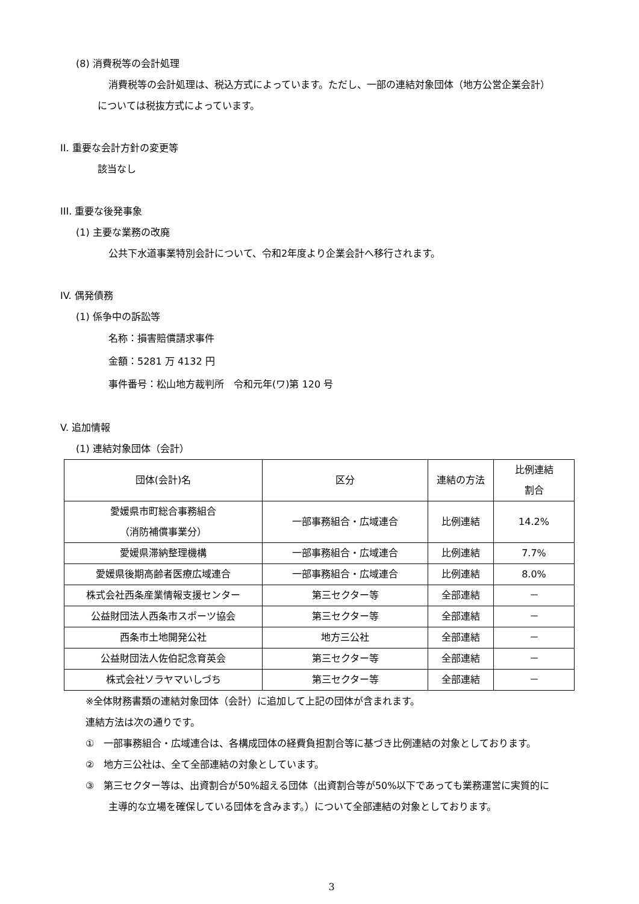(8) 消費税等の会計処理
消費税等の会計処理は、税込方式によっています。ただし、一部の連結対象団体（地方公営企業会計）
については税抜方式によっています。
II. 重要な会計方針の変更等
該当なし
III. 重要な後発事象
(1) 主要な業務の改廃
公共下水道事業特別会計について、令和2年度より企業会計へ移行されます。
IV. 偶発債務
(1) 係争中の訴訟等
名称：損害賠償請求事件
金額：5281 万 4132 円
事件番号：松山地方裁判所　令和元年(ワ)第 120 号
V. 追加情報
(1) 連結対象団体（会計）
| 団体(会計)名 | 区分 | 連結の方法 | 比例連結 割合 |
| --- | --- | --- | --- |
| 愛媛県市町総合事務組合 （消防補償事業分） | 一部事務組合・広域連合 | 比例連結 | 14.2% |
| 愛媛県滞納整理機構 | 一部事務組合・広域連合 | 比例連結 | 7.7% |
| 愛媛県後期高齢者医療広域連合 | 一部事務組合・広域連合 | 比例連結 | 8.0% |
| 株式会社西条産業情報支援センター | 第三セクター等 | 全部連結 | － |
| 公益財団法人西条市スポーツ協会 | 第三セクター等 | 全部連結 | － |
| 西条市土地開発公社 | 地方三公社 | 全部連結 | － |
| 公益財団法人佐伯記念育英会 | 第三セクター等 | 全部連結 | － |
| 株式会社ソラヤマいしづち | 第三セクター等 | 全部連結 | － |
※全体財務書類の連結対象団体（会計）に追加して上記の団体が含まれます。
連結方法は次の通りです。
①　一部事務組合・広域連合は、各構成団体の経費負担割合等に基づき比例連結の対象としております。
②　地方三公社は、全て全部連結の対象としています。
③　第三セクター等は、出資割合が50%超える団体（出資割合等が50%以下であっても業務運営に実質的に
主導的な立場を確保している団体を含みます。）について全部連結の対象としております。
3